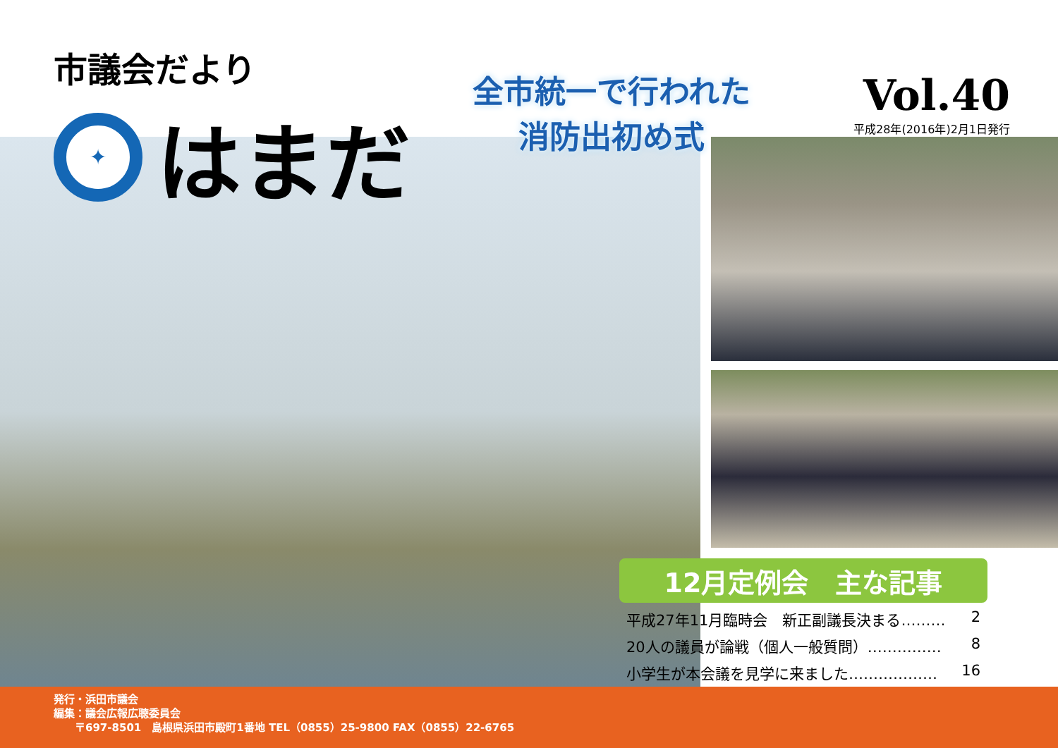市議会だより
✦
はまだ
全市統一で行われた
消防出初め式
Vol.40
平成28年(2016年)2月1日発行
12月定例会　主な記事
平成27年11月臨時会　新正副議長決まる……… 2
20人の議員が論戦（個人一般質問）…………… 8
小学生が本会議を見学に来ました……………… 16
発行・浜田市議会
編集：議会広報広聴委員会
　　〒697-8501　島根県浜田市殿町1番地 TEL（0855）25-9800 FAX（0855）22-6765